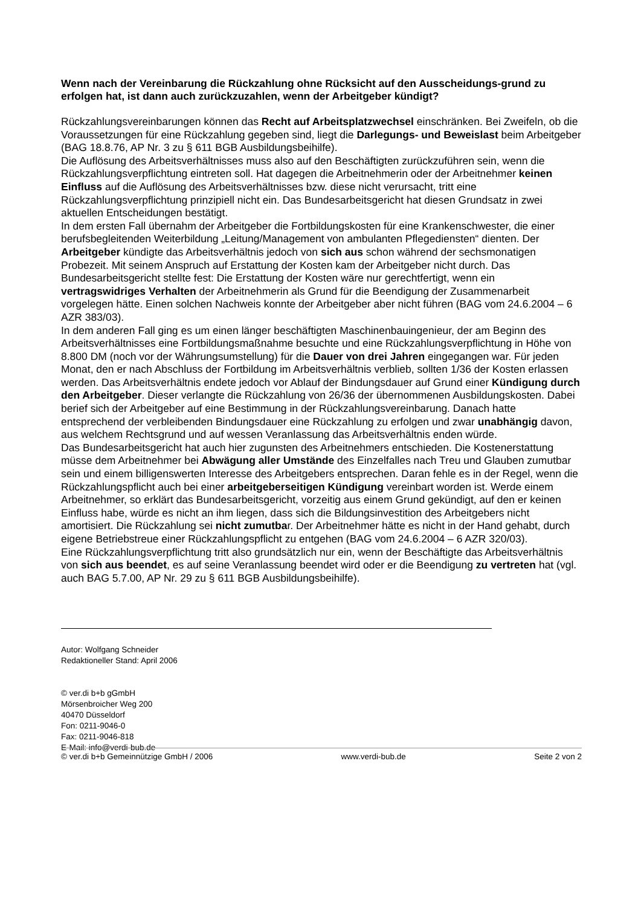Wenn nach der Vereinbarung die Rückzahlung ohne Rücksicht auf den Ausscheidungs-grund zu erfolgen hat, ist dann auch zurückzuzahlen, wenn der Arbeitgeber kündigt?
Rückzahlungsvereinbarungen können das Recht auf Arbeitsplatzwechsel einschränken. Bei Zweifeln, ob die Voraussetzungen für eine Rückzahlung gegeben sind, liegt die Darlegungs- und Beweislast beim Arbeitgeber (BAG 18.8.76, AP Nr. 3 zu § 611 BGB Ausbildungsbeihilfe).
Die Auflösung des Arbeitsverhältnisses muss also auf den Beschäftigten zurückzuführen sein, wenn die Rückzahlungsverpflichtung eintreten soll. Hat dagegen die Arbeitnehmerin oder der Arbeitnehmer keinen Einfluss auf die Auflösung des Arbeitsverhältnisses bzw. diese nicht verursacht, tritt eine Rückzahlungsverpflichtung prinzipiell nicht ein. Das Bundesarbeitsgericht hat diesen Grundsatz in zwei aktuellen Entscheidungen bestätigt.
In dem ersten Fall übernahm der Arbeitgeber die Fortbildungskosten für eine Krankenschwester, die einer berufsbegleitenden Weiterbildung „Leitung/Management von ambulanten Pflegediensten“ dienten. Der Arbeitgeber kündigte das Arbeitsverhältnis jedoch von sich aus schon während der sechsmonatigen Probezeit. Mit seinem Anspruch auf Erstattung der Kosten kam der Arbeitgeber nicht durch. Das Bundesarbeitsgericht stellte fest: Die Erstattung der Kosten wäre nur gerechtfertigt, wenn ein vertragswidriges Verhalten der Arbeitnehmerin als Grund für die Beendigung der Zusammenarbeit vorgelegen hätte. Einen solchen Nachweis konnte der Arbeitgeber aber nicht führen (BAG vom 24.6.2004 – 6 AZR 383/03).
In dem anderen Fall ging es um einen länger beschäftigten Maschinenbauingenieur, der am Beginn des Arbeitsverhältnisses eine Fortbildungsmaßnahme besuchte und eine Rückzahlungsverpflichtung in Höhe von 8.800 DM (noch vor der Währungsumstellung) für die Dauer von drei Jahren eingegangen war. Für jeden Monat, den er nach Abschluss der Fortbildung im Arbeitsverhältnis verblieb, sollten 1/36 der Kosten erlassen werden. Das Arbeitsverhältnis endete jedoch vor Ablauf der Bindungsdauer auf Grund einer Kündigung durch den Arbeitgeber. Dieser verlangte die Rückzahlung von 26/36 der übernommenen Ausbildungskosten. Dabei berief sich der Arbeitgeber auf eine Bestimmung in der Rückzahlungsvereinbarung. Danach hatte entsprechend der verbleibenden Bindungsdauer eine Rückzahlung zu erfolgen und zwar unabhängig davon, aus welchem Rechtsgrund und auf wessen Veranlassung das Arbeitsverhältnis enden würde.
Das Bundesarbeitsgericht hat auch hier zugunsten des Arbeitnehmers entschieden. Die Kostenerstattung müsse dem Arbeitnehmer bei Abwägung aller Umstände des Einzelfalles nach Treu und Glauben zumutbar sein und einem billigenswerten Interesse des Arbeitgebers entsprechen. Daran fehle es in der Regel, wenn die Rückzahlungspflicht auch bei einer arbeitgeberseitigen Kündigung vereinbart worden ist. Werde einem Arbeitnehmer, so erklärt das Bundesarbeitsgericht, vorzeitig aus einem Grund gekündigt, auf den er keinen Einfluss habe, würde es nicht an ihm liegen, dass sich die Bildungsinvestition des Arbeitgebers nicht amortisiert. Die Rückzahlung sei nicht zumutbar. Der Arbeitnehmer hätte es nicht in der Hand gehabt, durch eigene Betriebstreue einer Rückzahlungspflicht zu entgehen (BAG vom 24.6.2004 – 6 AZR 320/03).
Eine Rückzahlungsverpflichtung tritt also grundsätzlich nur ein, wenn der Beschäftigte das Arbeitsverhältnis von sich aus beendet, es auf seine Veranlassung beendet wird oder er die Beendigung zu vertreten hat (vgl. auch BAG 5.7.00, AP Nr. 29 zu § 611 BGB Ausbildungsbeihilfe).
Autor: Wolfgang Schneider
Redaktioneller Stand: April 2006
© ver.di b+b gGmbH
Mörsenbroicher Weg 200
40470 Düsseldorf
Fon: 0211-9046-0
Fax: 0211-9046-818
E-Mail: info@verdi-bub.de
© ver.di b+b Gemeinnützige GmbH / 2006 www.verdi-bub.de Seite 2 von 2